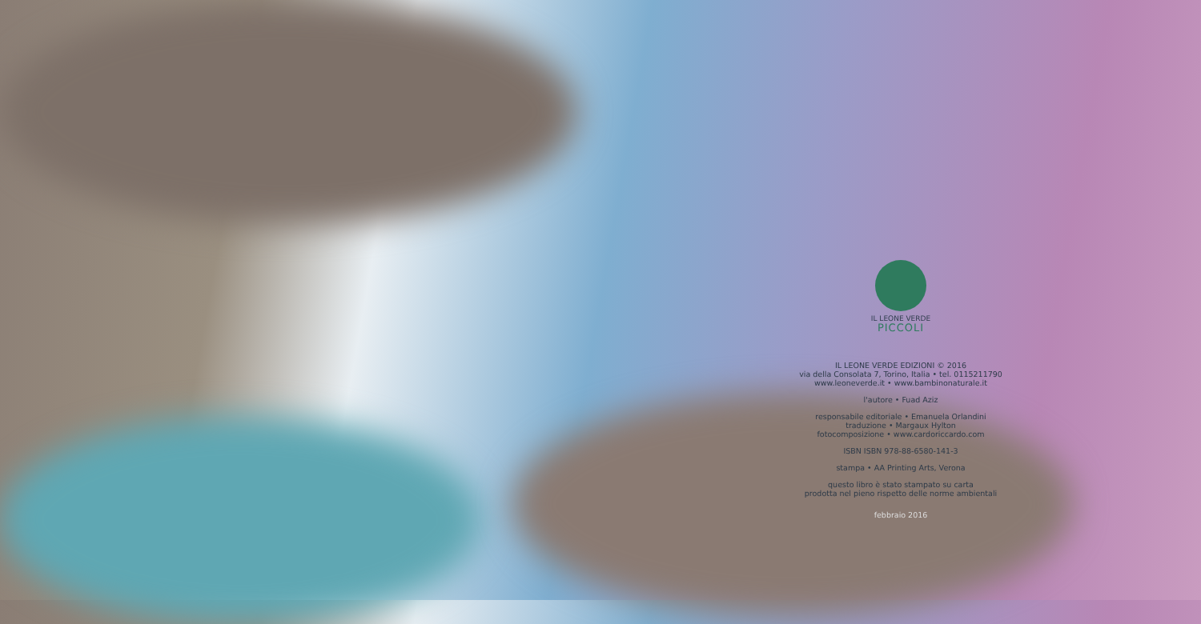IL LEONE VERDE
PICCOLI
IL LEONE VERDE EDIZIONI © 2016
via della Consolata 7, Torino, Italia • tel. 0115211790
www.leoneverde.it • www.bambinonaturale.it
l'autore • Fuad Aziz
responsabile editoriale • Emanuela Orlandini
traduzione • Margaux Hylton
fotocomposizione • www.cardoriccardo.com
ISBN ISBN 978-88-6580-141-3
stampa • AA Printing Arts, Verona
questo libro è stato stampato su carta
prodotta nel pieno rispetto delle norme ambientali
febbraio 2016